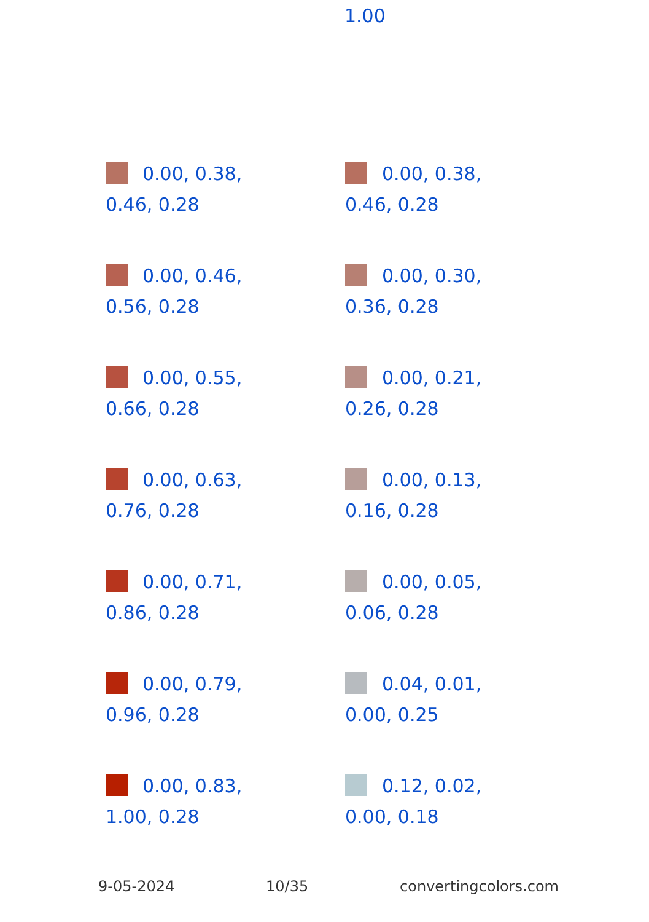1.00
0.00, 0.38, 0.46, 0.28
0.00, 0.38, 0.46, 0.28
0.00, 0.46, 0.56, 0.28
0.00, 0.30, 0.36, 0.28
0.00, 0.55, 0.66, 0.28
0.00, 0.21, 0.26, 0.28
0.00, 0.63, 0.76, 0.28
0.00, 0.13, 0.16, 0.28
0.00, 0.71, 0.86, 0.28
0.00, 0.05, 0.06, 0.28
0.00, 0.79, 0.96, 0.28
0.04, 0.01, 0.00, 0.25
0.00, 0.83, 1.00, 0.28
0.12, 0.02, 0.00, 0.18
9-05-2024 10/35 convertingcolors.com